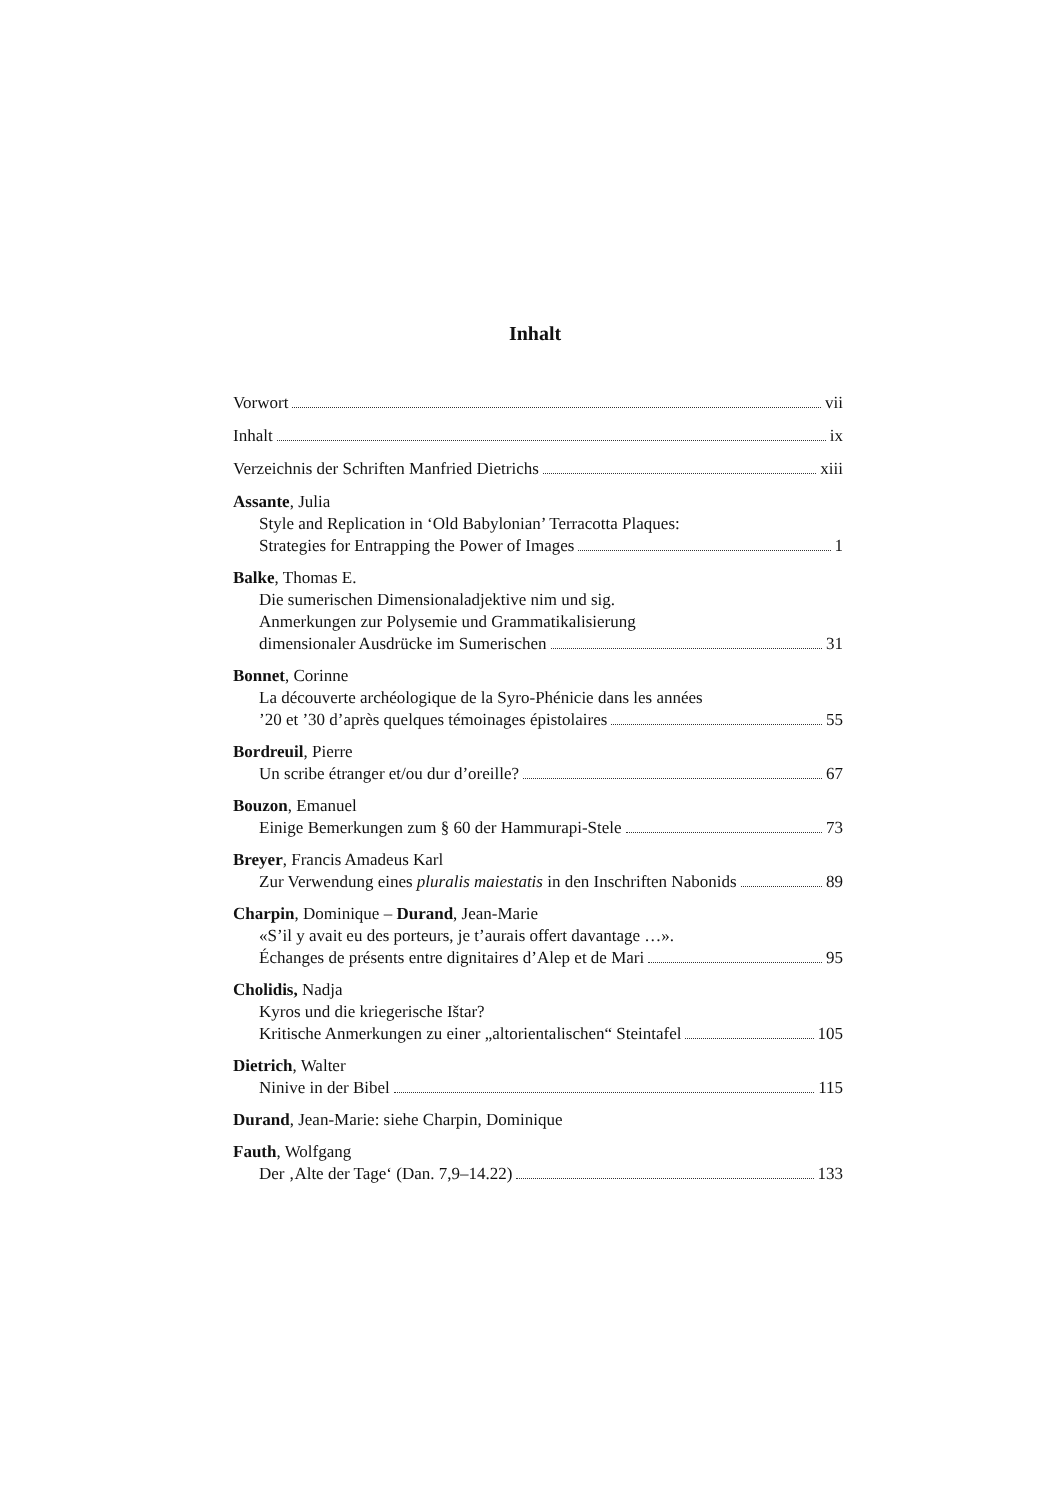Inhalt
Vorwort vii
Inhalt ix
Verzeichnis der Schriften Manfried Dietrichs xiii
Assante, Julia
Style and Replication in ‘Old Babylonian’ Terracotta Plaques:
Strategies for Entrapping the Power of Images 1
Balke, Thomas E.
Die sumerischen Dimensionaladjektive nim und sig.
Anmerkungen zur Polysemie und Grammatikalisierung
dimensionaler Ausdrücke im Sumerischen 31
Bonnet, Corinne
La découverte archéologique de la Syro-Phénicie dans les années
’20 et ’30 d’après quelques témoinages épistolaires 55
Bordreuil, Pierre
Un scribe étranger et/ou dur d’oreille? 67
Bouzon, Emanuel
Einige Bemerkungen zum § 60 der Hammurapi-Stele 73
Breyer, Francis Amadeus Karl
Zur Verwendung eines pluralis maiestatis in den Inschriften Nabonids 89
Charpin, Dominique – Durand, Jean-Marie
«S’il y avait eu des porteurs, je t’aurais offert davantage …».
Échanges de présents entre dignitaires d’Alep et de Mari 95
Cholidis, Nadja
Kyros und die kriegerische Ištar?
Kritische Anmerkungen zu einer „altorientalischen“ Steintafel 105
Dietrich, Walter
Ninive in der Bibel 115
Durand, Jean-Marie: siehe Charpin, Dominique
Fauth, Wolfgang
Der ‚Alte der Tage‘ (Dan. 7,9–14.22) 133